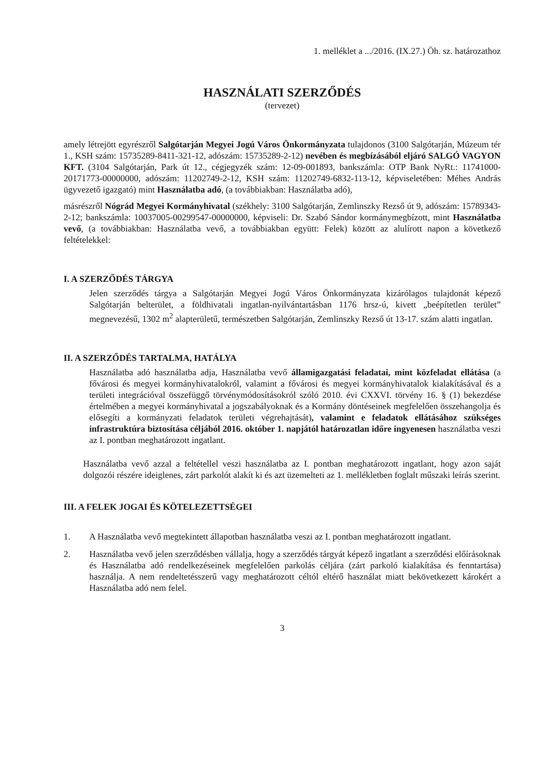1. melléklet a .../2016. (IX.27.) Öh. sz. határozathoz
HASZNÁLATI SZERZŐDÉS
(tervezet)
amely létrejött egyrészről Salgótarján Megyei Jogú Város Önkormányzata tulajdonos (3100 Salgótarján, Múzeum tér 1., KSH szám: 15735289-8411-321-12, adószám: 15735289-2-12) nevében és megbízásából eljáró SALGÓ VAGYON KFT. (3104 Salgótarján, Park út 12., cégjegyzék szám: 12-09-001893, bankszámla: OTP Bank NyRt.: 11741000-20171773-00000000, adószám: 11202749-2-12, KSH szám: 11202749-6832-113-12, képviseletében: Méhes András ügyvezető igazgató) mint Használatba adó, (a továbbiakban: Használatba adó),
másrészről Nógrád Megyei Kormányhivatal (székhely: 3100 Salgótarján, Zemlinszky Rezső út 9, adószám: 15789343-2-12; bankszámla: 10037005-00299547-00000000, képviseli: Dr. Szabó Sándor kormánymegbízott, mint Használatba vevő, (a továbbiakban: Használatba vevő, a továbbiakban együtt: Felek) között az alulírott napon a következő feltételekkel:
I. A SZERZŐDÉS TÁRGYA
Jelen szerződés tárgya a Salgótarján Megyei Jogú Város Önkormányzata kizárólagos tulajdonát képező Salgótarján belterület, a földhivatali ingatlan-nyilvántartásban 1176 hrsz-ú, kivett „beépítetlen terület” megnevezésű, 1302 m<sup>2</sup> alapterületű, természetben Salgótarján, Zemlinszky Rezső út 13-17. szám alatti ingatlan.
II. A SZERZŐDÉS TARTALMA, HATÁLYA
Használatba adó használatba adja, Használatba vevő államigazgatási feladatai, mint közfeladat ellátása (a fővárosi és megyei kormányhivatalokról, valamint a fővárosi és megyei kormányhivatalok kialakításával és a területi integrációval összefüggő törvénymódosításokról szóló 2010. évi CXXVI. törvény 16. § (1) bekezdése értelmében a megyei kormányhivatal a jogszabályoknak és a Kormány döntéseinek megfelelően összehangolja és elősegíti a kormányzati feladatok területi végrehajtását), valamint e feladatok ellátásához szükséges infrastruktúra biztosítása céljából 2016. október 1. napjától határozatlan időre ingyenesen használatba veszi az I. pontban meghatározott ingatlant.
Használatba vevő azzal a feltétellel veszi használatba az I. pontban meghatározott ingatlant, hogy azon saját dolgozói részére ideiglenes, zárt parkolót alakít ki és azt üzemelteti az 1. mellékletben foglalt műszaki leírás szerint.
III. A FELEK JOGAI ÉS KÖTELEZETTSÉGEI
1. A Használatba vevő megtekintett állapotban használatba veszi az I. pontban meghatározott ingatlant.
2. Használatba vevő jelen szerződésben vállalja, hogy a szerződés tárgyát képező ingatlant a szerződési előírásoknak és Használatba adó rendelkezéseinek megfelelően parkolás céljára (zárt parkoló kialakítása és fenntartása) használja. A nem rendeltetésszerű vagy meghatározott céltól eltérő használat miatt bekövetkezett károkért a Használatba adó nem felel.
3